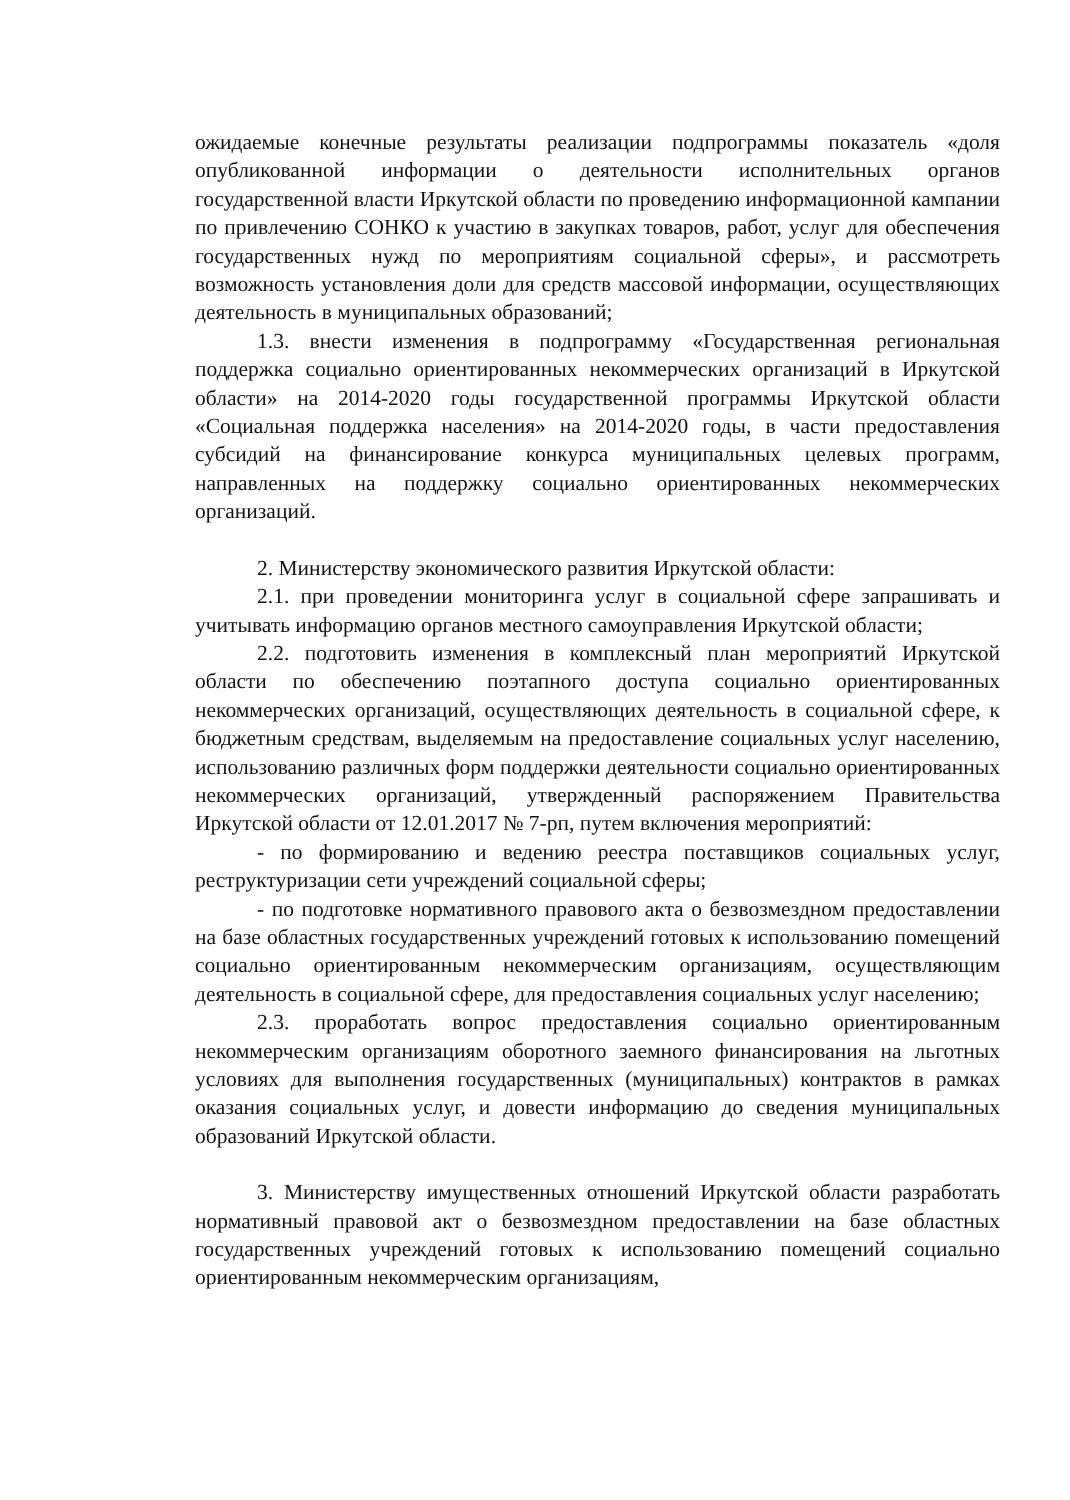ожидаемые конечные результаты реализации подпрограммы показатель «доля опубликованной информации о деятельности исполнительных органов государственной власти Иркутской области по проведению информационной кампании по привлечению СОНКО к участию в закупках товаров, работ, услуг для обеспечения государственных нужд по мероприятиям социальной сферы», и рассмотреть возможность установления доли для средств массовой информации, осуществляющих деятельность в муниципальных образований;
1.3. внести изменения в подпрограмму «Государственная региональная поддержка социально ориентированных некоммерческих организаций в Иркутской области» на 2014-2020 годы государственной программы Иркутской области «Социальная поддержка населения» на 2014-2020 годы, в части предоставления субсидий на финансирование конкурса муниципальных целевых программ, направленных на поддержку социально ориентированных некоммерческих организаций.
2. Министерству экономического развития Иркутской области:
2.1. при проведении мониторинга услуг в социальной сфере запрашивать и учитывать информацию органов местного самоуправления Иркутской области;
2.2. подготовить изменения в комплексный план мероприятий Иркутской области по обеспечению поэтапного доступа социально ориентированных некоммерческих организаций, осуществляющих деятельность в социальной сфере, к бюджетным средствам, выделяемым на предоставление социальных услуг населению, использованию различных форм поддержки деятельности социально ориентированных некоммерческих организаций, утвержденный распоряжением Правительства Иркутской области от 12.01.2017 № 7-рп, путем включения мероприятий:
- по формированию и ведению реестра поставщиков социальных услуг, реструктуризации сети учреждений социальной сферы;
- по подготовке нормативного правового акта о безвозмездном предоставлении на базе областных государственных учреждений готовых к использованию помещений социально ориентированным некоммерческим организациям, осуществляющим деятельность в социальной сфере, для предоставления социальных услуг населению;
2.3. проработать вопрос предоставления социально ориентированным некоммерческим организациям оборотного заемного финансирования на льготных условиях для выполнения государственных (муниципальных) контрактов в рамках оказания социальных услуг, и довести информацию до сведения муниципальных образований Иркутской области.
3. Министерству имущественных отношений Иркутской области разработать нормативный правовой акт о безвозмездном предоставлении на базе областных государственных учреждений готовых к использованию помещений социально ориентированным некоммерческим организациям,